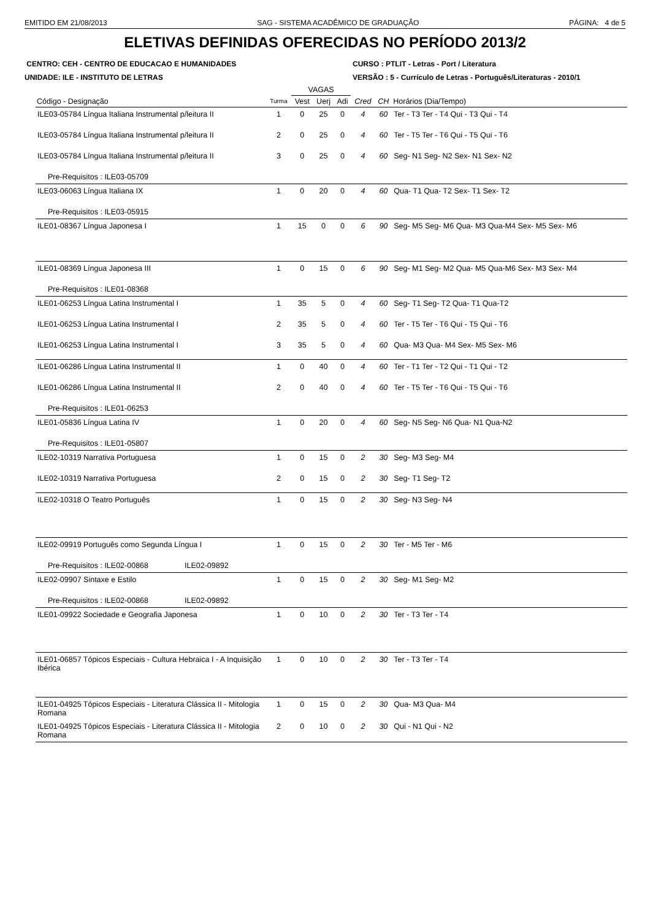EMITIDO EM 21/08/2013 SAG - SISTEMA ACADÊMICO DE GRADUAÇÃO PÁGINA: 4 de 5
ELETIVAS DEFINIDAS OFERECIDAS NO PERÍODO 2013/2
CENTRO: CEH - CENTRO DE EDUCACAO E HUMANIDADES
UNIDADE: ILE - INSTITUTO DE LETRAS
CURSO : PTLIT - Letras - Port / Literatura
VERSÃO : 5 - Currículo de Letras - Português/Literaturas - 2010/1
| | | VAGAS | | | | | |
| --- | --- | --- | --- | --- | --- | --- | --- |
| Código - Designação | Turma | Vest | Uerj | Adi | Cred | CH | Horários (Dia/Tempo) |
| ILE03-05784 Língua Italiana Instrumental p/leitura II | 1 | 0 | 25 | 0 | 4 | 60 | Ter - T3 Ter - T4 Qui - T3 Qui - T4 |
| ILE03-05784 Língua Italiana Instrumental p/leitura II | 2 | 0 | 25 | 0 | 4 | 60 | Ter - T5 Ter - T6 Qui - T5 Qui - T6 |
| ILE03-05784 Língua Italiana Instrumental p/leitura II | 3 | 0 | 25 | 0 | 4 | 60 | Seg- N1 Seg- N2 Sex- N1 Sex- N2 |
| Pre-Requisitos : ILE03-05709 | | | | | | | |
| ILE03-06063 Língua Italiana IX | 1 | 0 | 20 | 0 | 4 | 60 | Qua- T1 Qua- T2 Sex- T1 Sex- T2 |
| Pre-Requisitos : ILE03-05915 | | | | | | | |
| ILE01-08367 Língua Japonesa I | 1 | 15 | 0 | 0 | 6 | 90 | Seg- M5 Seg- M6 Qua- M3 Qua-M4 Sex- M5 Sex- M6 |
| ILE01-08369 Língua Japonesa III | 1 | 0 | 15 | 0 | 6 | 90 | Seg- M1 Seg- M2 Qua- M5 Qua-M6 Sex- M3 Sex- M4 |
| Pre-Requisitos : ILE01-08368 | | | | | | | |
| ILE01-06253 Língua Latina Instrumental I | 1 | 35 | 5 | 0 | 4 | 60 | Seg- T1 Seg- T2 Qua- T1 Qua-T2 |
| ILE01-06253 Língua Latina Instrumental I | 2 | 35 | 5 | 0 | 4 | 60 | Ter - T5 Ter - T6 Qui - T5 Qui - T6 |
| ILE01-06253 Língua Latina Instrumental I | 3 | 35 | 5 | 0 | 4 | 60 | Qua- M3 Qua- M4 Sex- M5 Sex- M6 |
| ILE01-06286 Língua Latina Instrumental II | 1 | 0 | 40 | 0 | 4 | 60 | Ter - T1 Ter - T2 Qui - T1 Qui - T2 |
| ILE01-06286 Língua Latina Instrumental II | 2 | 0 | 40 | 0 | 4 | 60 | Ter - T5 Ter - T6 Qui - T5 Qui - T6 |
| Pre-Requisitos : ILE01-06253 | | | | | | | |
| ILE01-05836 Língua Latina IV | 1 | 0 | 20 | 0 | 4 | 60 | Seg- N5 Seg- N6 Qua- N1 Qua-N2 |
| Pre-Requisitos : ILE01-05807 | | | | | | | |
| ILE02-10319 Narrativa Portuguesa | 1 | 0 | 15 | 0 | 2 | 30 | Seg- M3 Seg- M4 |
| ILE02-10319 Narrativa Portuguesa | 2 | 0 | 15 | 0 | 2 | 30 | Seg- T1 Seg- T2 |
| ILE02-10318 O Teatro Português | 1 | 0 | 15 | 0 | 2 | 30 | Seg- N3 Seg- N4 |
| ILE02-09919 Português como Segunda Língua I | 1 | 0 | 15 | 0 | 2 | 30 | Ter - M5 Ter - M6 |
| Pre-Requisitos : ILE02-00868 ILE02-09892 | | | | | | | |
| ILE02-09907 Sintaxe e Estilo | 1 | 0 | 15 | 0 | 2 | 30 | Seg- M1 Seg- M2 |
| Pre-Requisitos : ILE02-00868 ILE02-09892 | | | | | | | |
| ILE01-09922 Sociedade e Geografia Japonesa | 1 | 0 | 10 | 0 | 2 | 30 | Ter - T3 Ter - T4 |
| ILE01-06857 Tópicos Especiais - Cultura Hebraica I - A Inquisição Ibérica | 1 | 0 | 10 | 0 | 2 | 30 | Ter - T3 Ter - T4 |
| ILE01-04925 Tópicos Especiais - Literatura Clássica II - Mitologia Romana | 1 | 0 | 15 | 0 | 2 | 30 | Qua- M3 Qua- M4 |
| ILE01-04925 Tópicos Especiais - Literatura Clássica II - Mitologia Romana | 2 | 0 | 10 | 0 | 2 | 30 | Qui - N1 Qui - N2 |